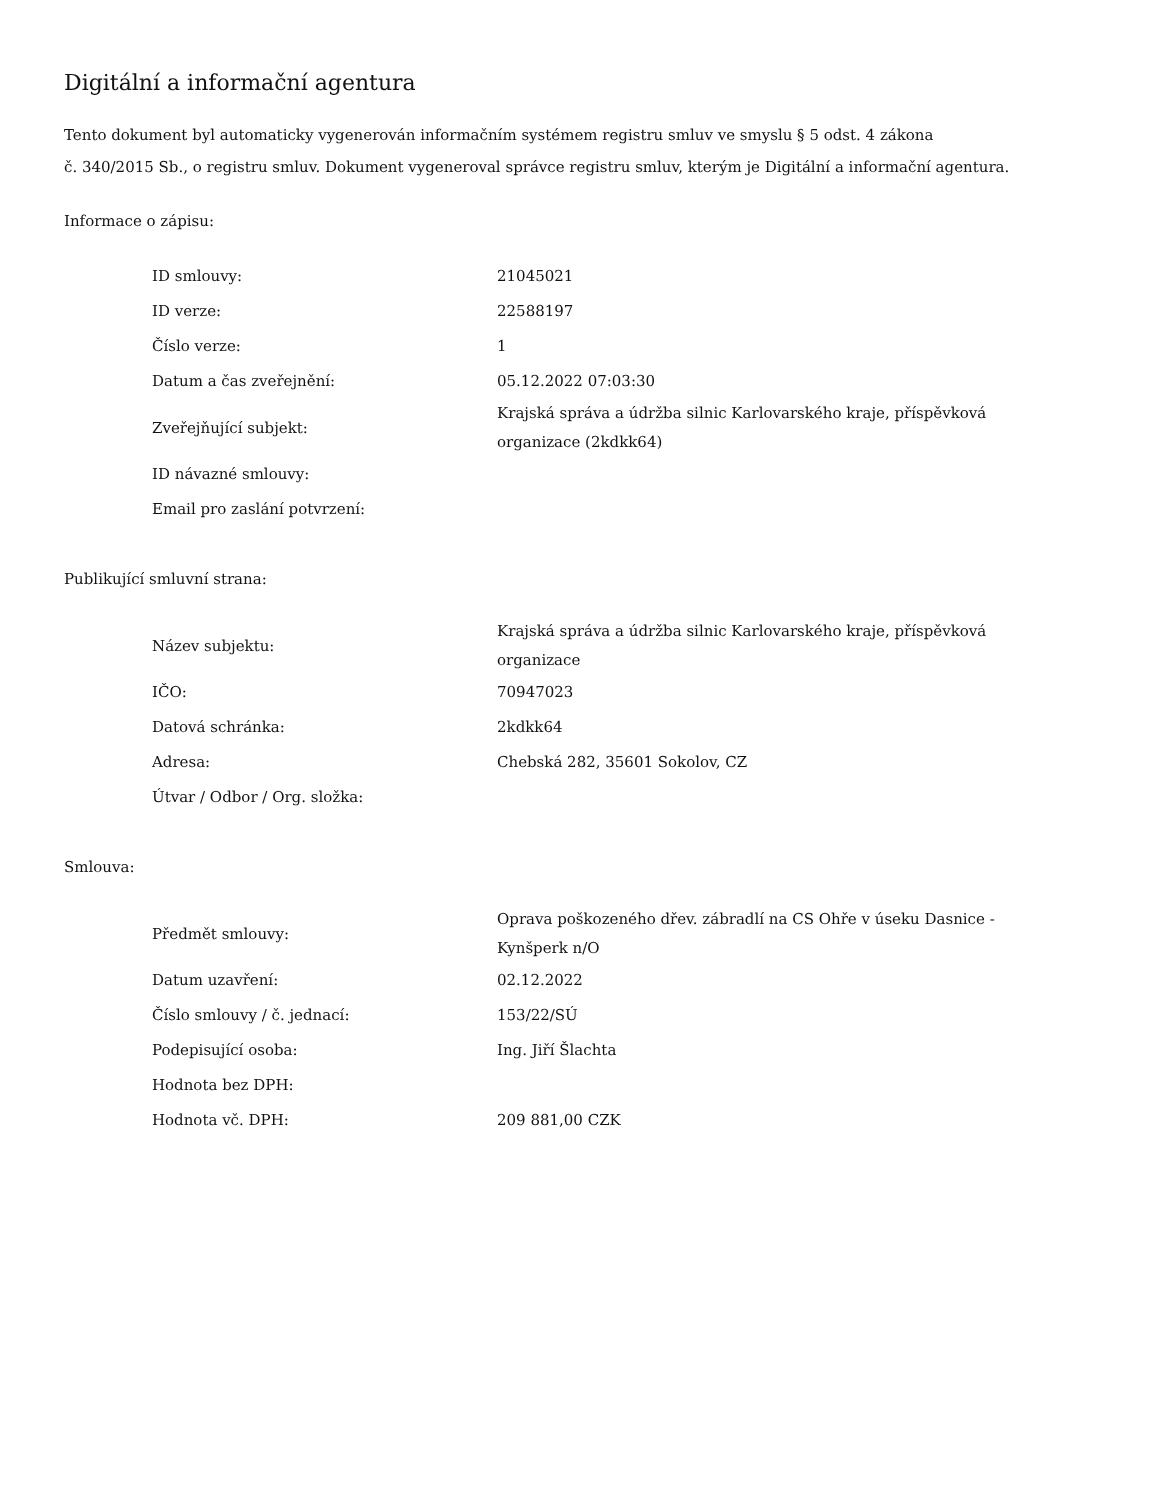Digitální a informační agentura
Tento dokument byl automaticky vygenerován informačním systémem registru smluv ve smyslu § 5 odst. 4 zákona
č. 340/2015 Sb., o registru smluv. Dokument vygeneroval správce registru smluv, kterým je Digitální a informační agentura.
Informace o zápisu:
| ID smlouvy: | 21045021 |
| ID verze: | 22588197 |
| Číslo verze: | 1 |
| Datum a čas zveřejnění: | 05.12.2022 07:03:30 |
| Zveřejňující subjekt: | Krajská správa a údržba silnic Karlovarského kraje, příspěvková organizace (2kdkk64) |
| ID návazné smlouvy: | |
| Email pro zaslání potvrzení: | |
Publikující smluvní strana:
| Název subjektu: | Krajská správa a údržba silnic Karlovarského kraje, příspěvková organizace |
| IČO: | 70947023 |
| Datová schránka: | 2kdkk64 |
| Adresa: | Chebská 282, 35601 Sokolov, CZ |
| Útvar / Odbor / Org. složka: | |
Smlouva:
| Předmět smlouvy: | Oprava poškozeného dřev. zábradlí na CS Ohře v úseku Dasnice - Kynšperk n/O |
| Datum uzavření: | 02.12.2022 |
| Číslo smlouvy / č. jednací: | 153/22/SÚ |
| Podepisující osoba: | Ing. Jiří Šlachta |
| Hodnota bez DPH: | |
| Hodnota vč. DPH: | 209 881,00 CZK |